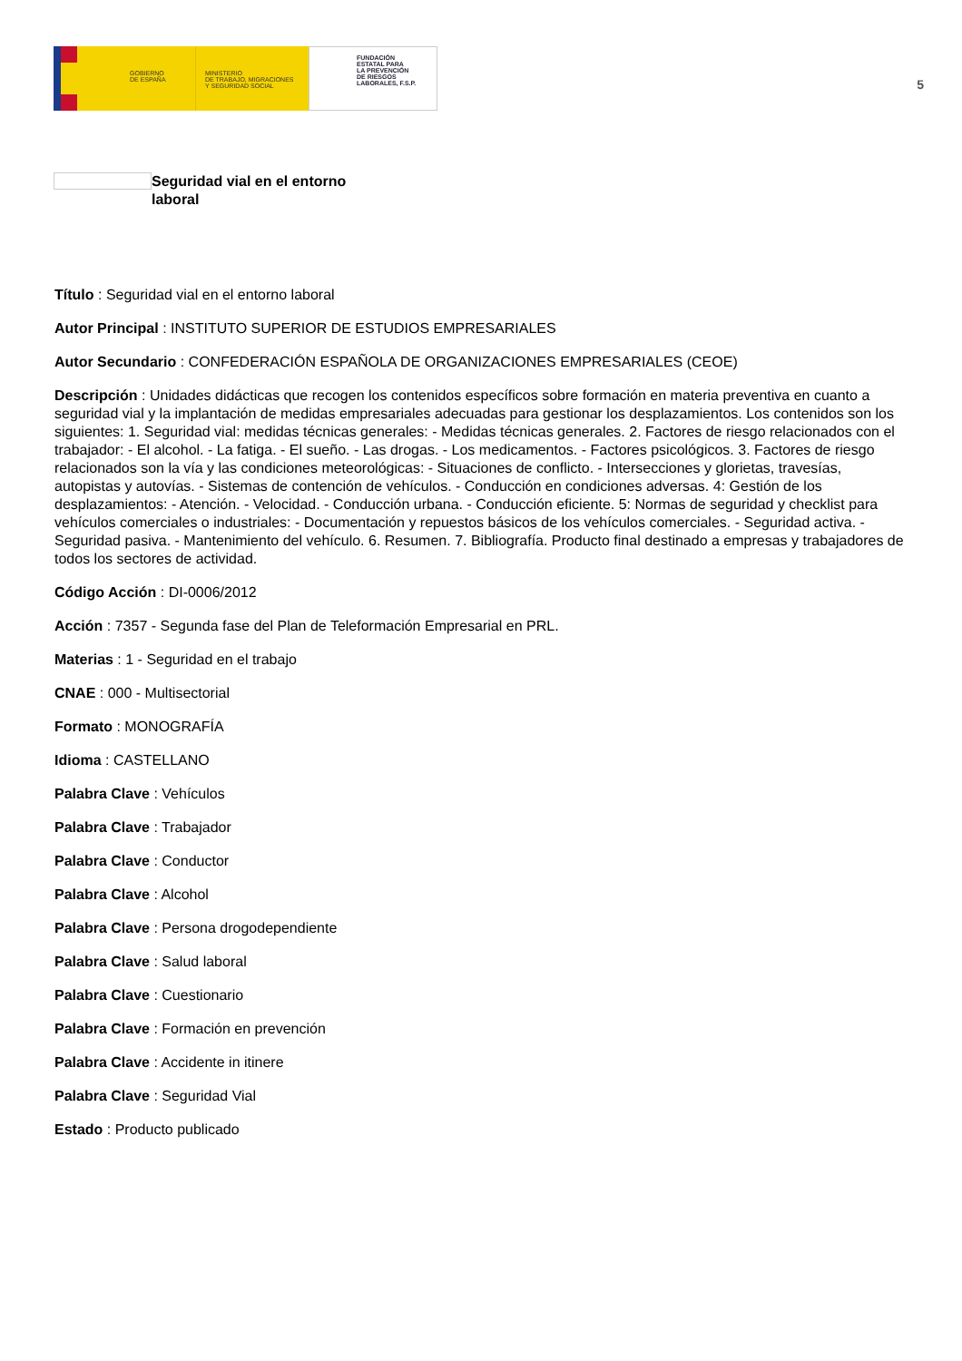GOBIERNO
DE ESPAÑA
MINISTERIO
DE TRABAJO, MIGRACIONES
Y SEGURIDAD SOCIAL
FUNDACIÓN
ESTATAL PARA
LA PREVENCIÓN
DE RIESGOS
LABORALES, F.S.P.
5
Seguridad vial en el entorno laboral
Título : Seguridad vial en el entorno laboral
Autor Principal : INSTITUTO SUPERIOR DE ESTUDIOS EMPRESARIALES
Autor Secundario : CONFEDERACIÓN ESPAÑOLA DE ORGANIZACIONES EMPRESARIALES (CEOE)
Descripción : Unidades didácticas que recogen los contenidos específicos sobre formación en materia preventiva en cuanto a seguridad vial y la implantación de medidas empresariales adecuadas para gestionar los desplazamientos. Los contenidos son los siguientes: 1. Seguridad vial: medidas técnicas generales: - Medidas técnicas generales. 2. Factores de riesgo relacionados con el trabajador: - El alcohol. - La fatiga. - El sueño. - Las drogas. - Los medicamentos. - Factores psicológicos. 3. Factores de riesgo relacionados son la vía y las condiciones meteorológicas: - Situaciones de conflicto. - Intersecciones y glorietas, travesías, autopistas y autovías. - Sistemas de contención de vehículos. - Conducción en condiciones adversas. 4: Gestión de los desplazamientos: - Atención. - Velocidad. - Conducción urbana. - Conducción eficiente. 5: Normas de seguridad y checklist para vehículos comerciales o industriales: - Documentación y repuestos básicos de los vehículos comerciales. - Seguridad activa. - Seguridad pasiva. - Mantenimiento del vehículo. 6. Resumen. 7. Bibliografía. Producto final destinado a empresas y trabajadores de todos los sectores de actividad.
Código Acción : DI-0006/2012
Acción : 7357 - Segunda fase del Plan de Teleformación Empresarial en PRL.
Materias : 1 - Seguridad en el trabajo
CNAE : 000 - Multisectorial
Formato : MONOGRAFÍA
Idioma : CASTELLANO
Palabra Clave : Vehículos
Palabra Clave : Trabajador
Palabra Clave : Conductor
Palabra Clave : Alcohol
Palabra Clave : Persona drogodependiente
Palabra Clave : Salud laboral
Palabra Clave : Cuestionario
Palabra Clave : Formación en prevención
Palabra Clave : Accidente in itinere
Palabra Clave : Seguridad Vial
Estado : Producto publicado